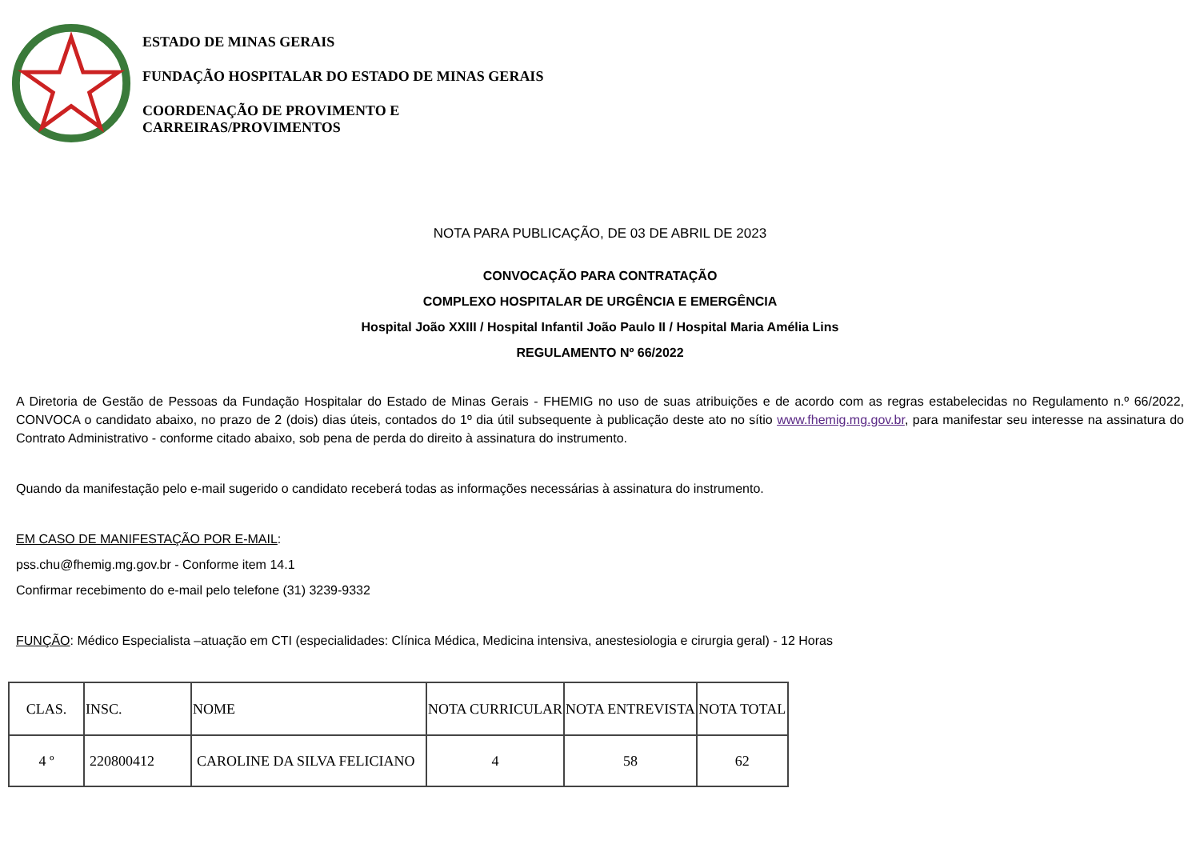ESTADO DE MINAS GERAIS
FUNDAÇÃO HOSPITALAR DO ESTADO DE MINAS GERAIS
COORDENAÇÃO DE PROVIMENTO E
CARREIRAS/PROVIMENTOS
NOTA PARA PUBLICAÇÃO, DE 03 DE ABRIL DE 2023
CONVOCAÇÃO PARA CONTRATAÇÃO
COMPLEXO HOSPITALAR DE URGÊNCIA E EMERGÊNCIA
Hospital João XXIII / Hospital Infantil João Paulo II / Hospital Maria Amélia Lins
REGULAMENTO Nº 66/2022
A Diretoria de Gestão de Pessoas da Fundação Hospitalar do Estado de Minas Gerais - FHEMIG no uso de suas atribuições e de acordo com as regras estabelecidas no Regulamento n.º 66/2022, CONVOCA o candidato abaixo, no prazo de 2 (dois) dias úteis, contados do 1º dia útil subsequente à publicação deste ato no sítio www.fhemig.mg.gov.br, para manifestar seu interesse na assinatura do Contrato Administrativo - conforme citado abaixo, sob pena de perda do direito à assinatura do instrumento.
Quando da manifestação pelo e-mail sugerido o candidato receberá todas as informações necessárias à assinatura do instrumento.
EM CASO DE MANIFESTAÇÃO POR E-MAIL:
pss.chu@fhemig.mg.gov.br - Conforme item 14.1
Confirmar recebimento do e-mail pelo telefone (31) 3239-9332
FUNÇÃO: Médico Especialista –atuação em CTI (especialidades: Clínica Médica, Medicina intensiva, anestesiologia e cirurgia geral) - 12 Horas
| CLAS. | INSC. | NOME | NOTA CURRICULAR | NOTA ENTREVISTA | NOTA TOTAL |
| --- | --- | --- | --- | --- | --- |
| 4 º | 220800412 | CAROLINE DA SILVA FELICIANO | 4 | 58 | 62 |